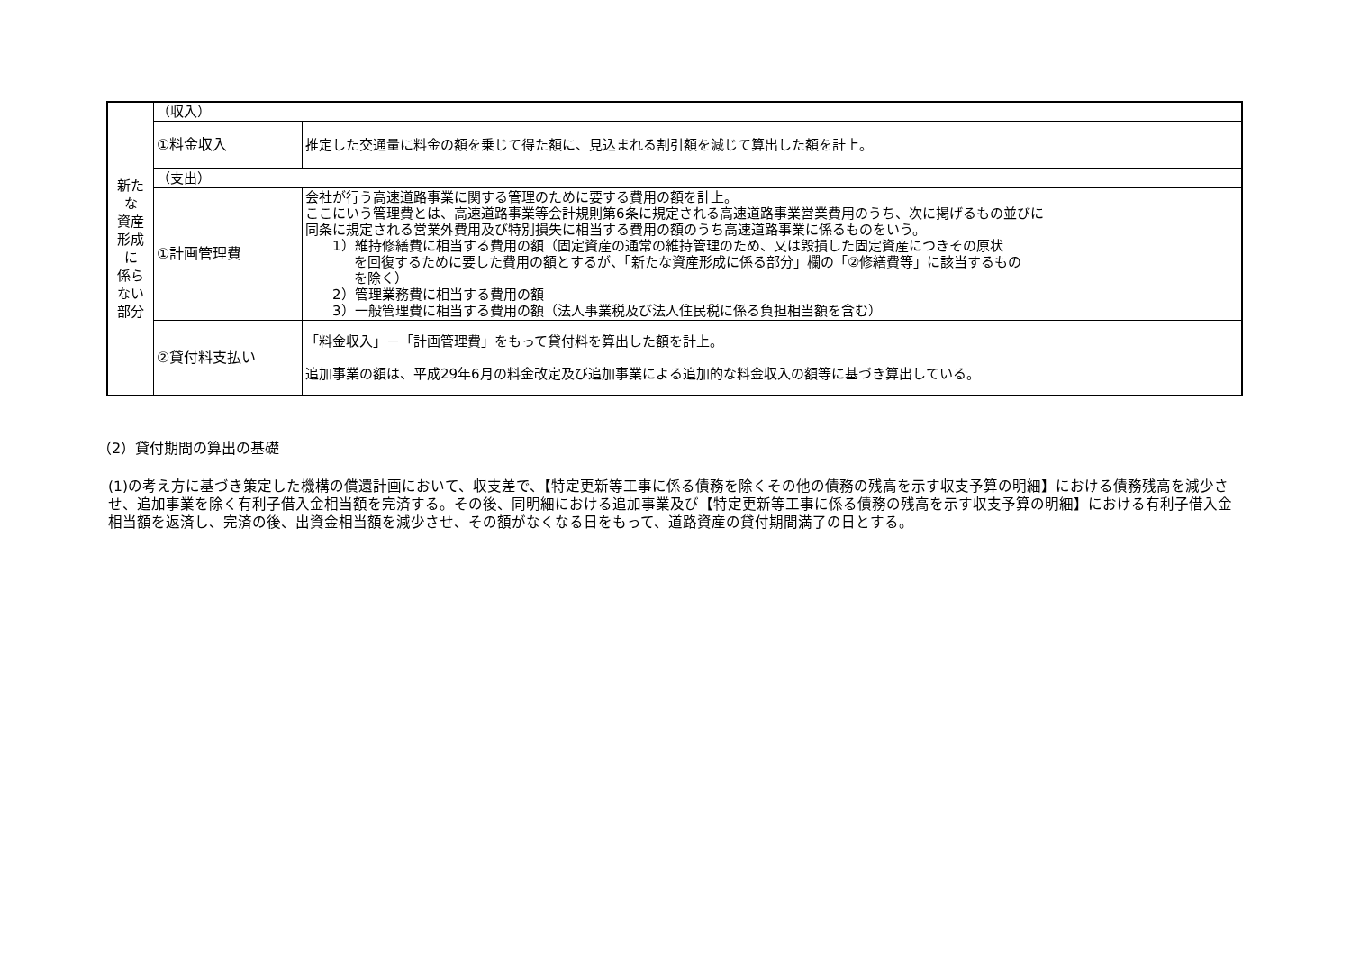| 新たな 資産形成に 係らない部分 | （収入） | |
| | ①料金収入 | 推定した交通量に料金の額を乗じて得た額に、見込まれる割引額を減じて算出した額を計上。 |
| | （支出） | |
| | ①計画管理費 | 会社が行う高速道路事業に関する管理のために要する費用の額を計上。 ここにいう管理費とは、高速道路事業等会計規則第6条に規定される高速道路事業営業費用のうち、次に掲げるもの並びに 同条に規定される営業外費用及び特別損失に相当する費用の額のうち高速道路事業に係るものをいう。 1）維持修繕費に相当する費用の額（固定資産の通常の維持管理のため、又は毀損した固定資産につきその原状 を回復するために要した費用の額とするが、「新たな資産形成に係る部分」欄の「②修繕費等」に該当するもの を除く） 2）管理業務費に相当する費用の額 3）一般管理費に相当する費用の額（法人事業税及び法人住民税に係る負担相当額を含む） |
| | ②貸付料支払い | 「料金収入」－「計画管理費」をもって貸付料を算出した額を計上。 追加事業の額は、平成29年6月の料金改定及び追加事業による追加的な料金収入の額等に基づき算出している。 |
（2）貸付期間の算出の基礎
(1)の考え方に基づき策定した機構の償還計画において、収支差で、【特定更新等工事に係る債務を除くその他の債務の残高を示す収支予算の明細】における債務残高を減少させ、追加事業を除く有利子借入金相当額を完済する。その後、同明細における追加事業及び【特定更新等工事に係る債務の残高を示す収支予算の明細】における有利子借入金相当額を返済し、完済の後、出資金相当額を減少させ、その額がなくなる日をもって、道路資産の貸付期間満了の日とする。